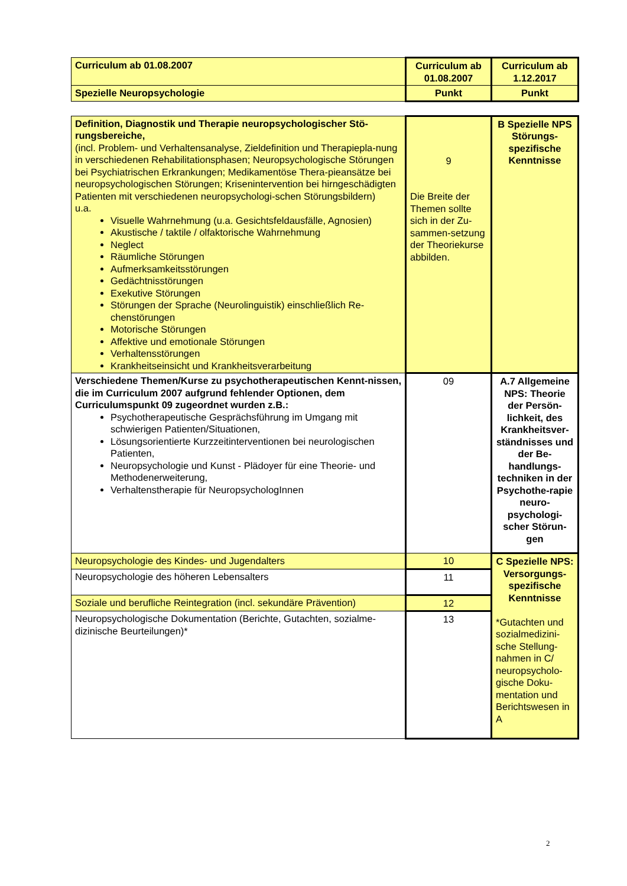| Curriculum ab 01.08.2007 | Curriculum ab 01.08.2007 | Curriculum ab 1.12.2017 |
| --- | --- | --- |
| Spezielle Neuropsychologie | Punkt | Punkt |
| Definition, Diagnostik und Therapie neuropsychologischer Stö-rungsbereiche, (incl. Problem- und Verhaltensanalyse, Zieldefinition und Therapiepla-nung in verschiedenen Rehabilitationsphasen; Neuropsychologische Störungen bei Psychiatrischen Erkrankungen; Medikamentöse Thera-pieansätze bei neuropsychologischen Störungen; Krisenintervention bei hirngeschädigten Patienten mit verschiedenen neuropsychologi-schen Störungsbildern) u.a. Visuelle Wahrnehmung (u.a. Gesichtsfeldausfälle, Agnosien) Akustische / taktile / olfaktorische Wahrnehmung Neglect Räumliche Störungen Aufmerksamkeitsstörungen Gedächtnisstörungen Exekutive Störungen Störungen der Sprache (Neurolinguistik) einschließlich Re-chenstörungen Motorische Störungen Affektive und emotionale Störungen Verhaltensstörungen Krankheitseinsicht und Krankheitsverarbeitung | 9 Die Breite der Themen sollte sich in der Zu-sammen-setzung der Theoriekurse abbilden. | B Spezielle NPS Störungs-spezifische Kenntnisse |
| Verschiedene Themen/Kurse zu psychotherapeutischen Kennt-nissen, die im Curriculum 2007 aufgrund fehlender Optionen, dem Curriculumspunkt 09 zugeordnet wurden z.B.: Psychotherapeutische Gesprächsführung im Umgang mit schwierigen Patienten/Situationen, Lösungsorientierte Kurzzeitinterventionen bei neurologischen Patienten, Neuropsychologie und Kunst - Plädoyer für eine Theorie- und Methodenerweiterung, Verhaltenstherapie für NeuropsychologInnen | 09 | A.7 Allgemeine NPS: Theorie der Persön-lichkeit, des Krankheitsver-ständnisses und der Be-handlungs-techniken in der Psychothe-rapie neuro-psychologi-scher Störun-gen |
| Neuropsychologie des Kindes- und Jugendalters | 10 | C Spezielle NPS: Versorgungs-spezifische Kenntnisse *Gutachten und sozialmedizini-sche Stellung-nahmen in C/ neuropsycholo-gische Doku-mentation und Berichtswesen in A |
| Neuropsychologie des höheren Lebensalters | 11 | |
| Soziale und berufliche Reintegration (incl. sekundäre Prävention) | 12 | |
| Neuropsychologische Dokumentation (Berichte, Gutachten, sozialme-dizinische Beurteilungen)* | 13 | |
2